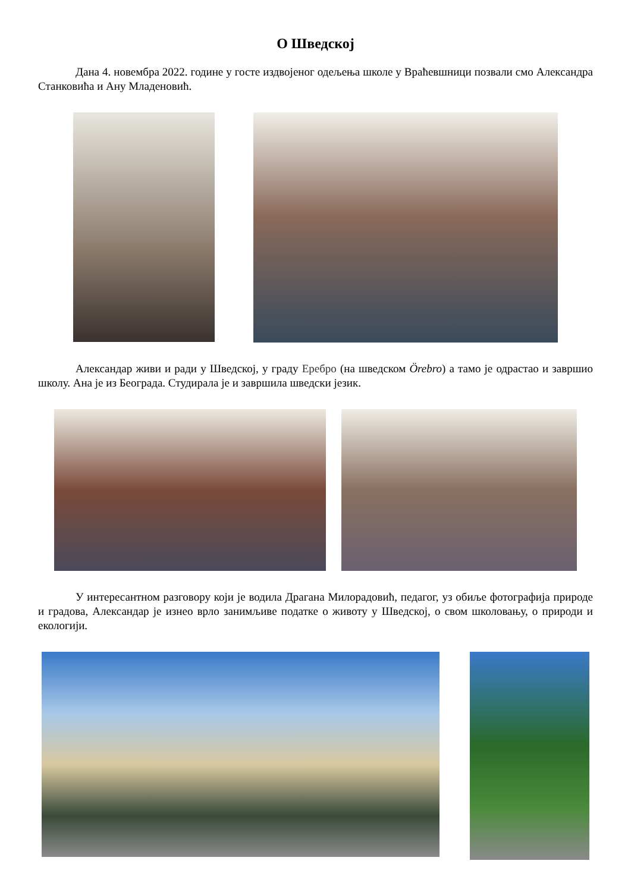О Шведској
Дана 4. новембра 2022. године у госте издвојеног одељења школе у Врaћевшници позвали смо Александра Станковића и Ану Младеновић.
Александар живи и ради у Шведској, у граду Еребро (на шведском Örebro) а тамо је одрастао и завршио школу. Ана је из Београда. Студирала је и завршила шведски језик.
У интересантном разговору који је водила Драгана Милорадовић, педагог, уз обиље фотографија природе и градова, Александар је изнео врло занимљиве податке о животу у Шведској, о свом школовању, о природи и екологији.